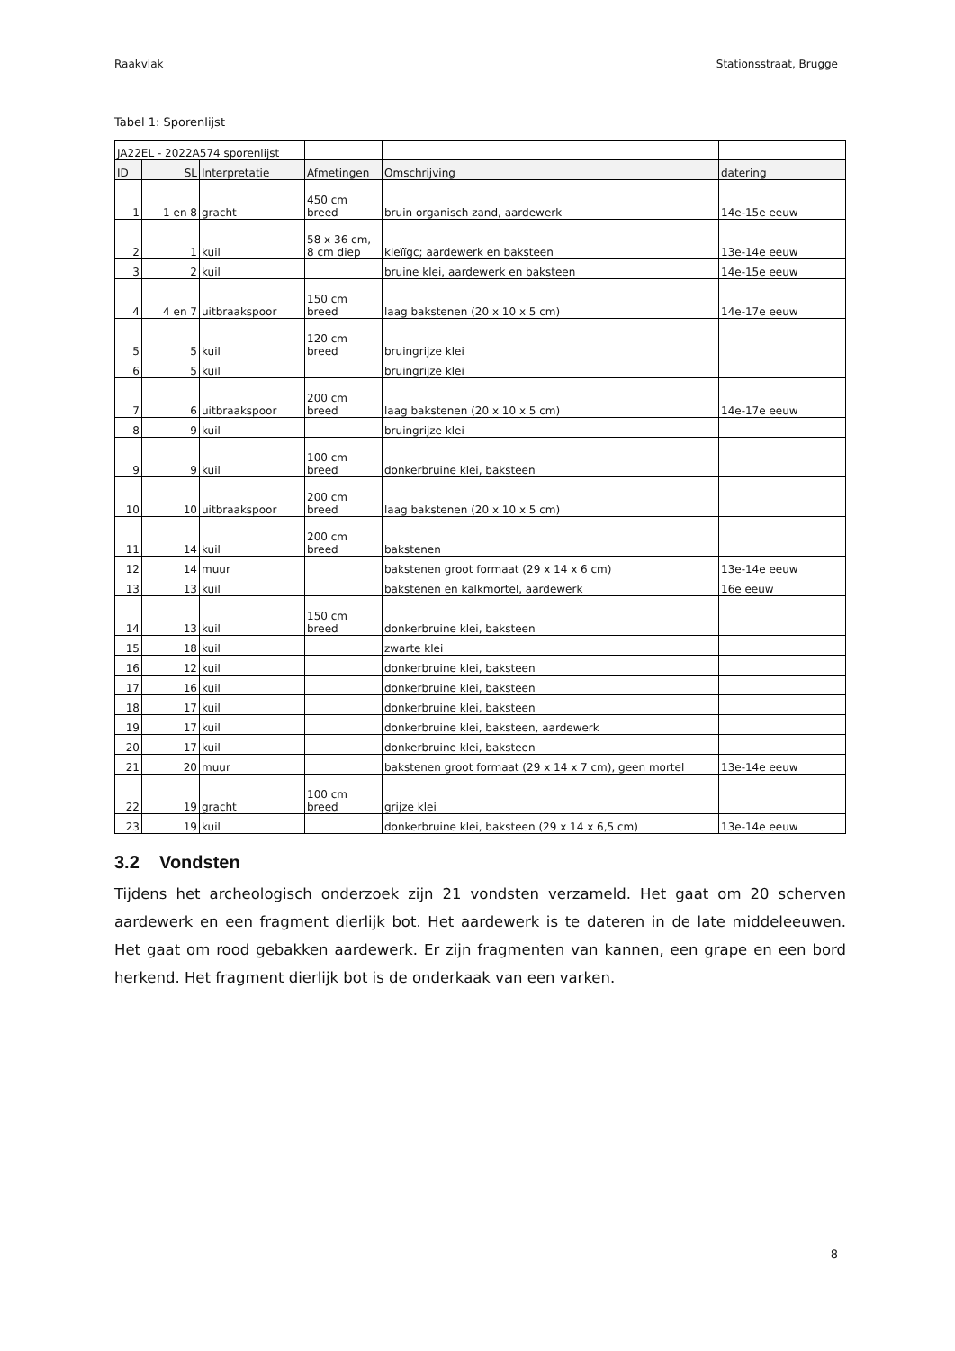Raakvlak Stationsstraat, Brugge
Tabel 1: Sporenlijst
| JA22EL - 2022A574 sporenlijst | | | | | |
| ID | SL | Interpretatie | Afmetingen | Omschrijving | datering |
| 1 | 1 en 8 | gracht | 450 cm breed | bruin organisch zand, aardewerk | 14e-15e eeuw |
| 2 | 1 | kuil | 58 x 36 cm, 8 cm diep | kleïïgc; aardewerk en baksteen | 13e-14e eeuw |
| 3 | 2 | kuil | | bruine klei, aardewerk en baksteen | 14e-15e eeuw |
| 4 | 4 en 7 | uitbraakspoor | 150 cm breed | laag bakstenen (20 x 10 x 5 cm) | 14e-17e eeuw |
| 5 | 5 | kuil | 120 cm breed | bruingrijze klei | |
| 6 | 5 | kuil | | bruingrijze klei | |
| 7 | 6 | uitbraakspoor | 200 cm breed | laag bakstenen (20 x 10 x 5 cm) | 14e-17e eeuw |
| 8 | 9 | kuil | | bruingrijze klei | |
| 9 | 9 | kuil | 100 cm breed | donkerbruine klei, baksteen | |
| 10 | 10 | uitbraakspoor | 200 cm breed | laag bakstenen (20 x 10 x 5 cm) | |
| 11 | 14 | kuil | 200 cm breed | bakstenen | |
| 12 | 14 | muur | | bakstenen groot formaat (29 x 14 x 6 cm) | 13e-14e eeuw |
| 13 | 13 | kuil | | bakstenen en kalkmortel, aardewerk | 16e eeuw |
| 14 | 13 | kuil | 150 cm breed | donkerbruine klei, baksteen | |
| 15 | 18 | kuil | | zwarte klei | |
| 16 | 12 | kuil | | donkerbruine klei, baksteen | |
| 17 | 16 | kuil | | donkerbruine klei, baksteen | |
| 18 | 17 | kuil | | donkerbruine klei, baksteen | |
| 19 | 17 | kuil | | donkerbruine klei, baksteen, aardewerk | |
| 20 | 17 | kuil | | donkerbruine klei, baksteen | |
| 21 | 20 | muur | | bakstenen groot formaat (29 x 14 x 7 cm), geen mortel | 13e-14e eeuw |
| 22 | 19 | gracht | 100 cm breed | grijze klei | |
| 23 | 19 | kuil | | donkerbruine klei, baksteen (29 x 14 x 6,5 cm) | 13e-14e eeuw |
3.2 Vondsten
Tijdens het archeologisch onderzoek zijn 21 vondsten verzameld. Het gaat om 20 scherven aardewerk en een fragment dierlijk bot. Het aardewerk is te dateren in de late middeleeuwen. Het gaat om rood gebakken aardewerk. Er zijn fragmenten van kannen, een grape en een bord herkend. Het fragment dierlijk bot is de onderkaak van een varken.
8